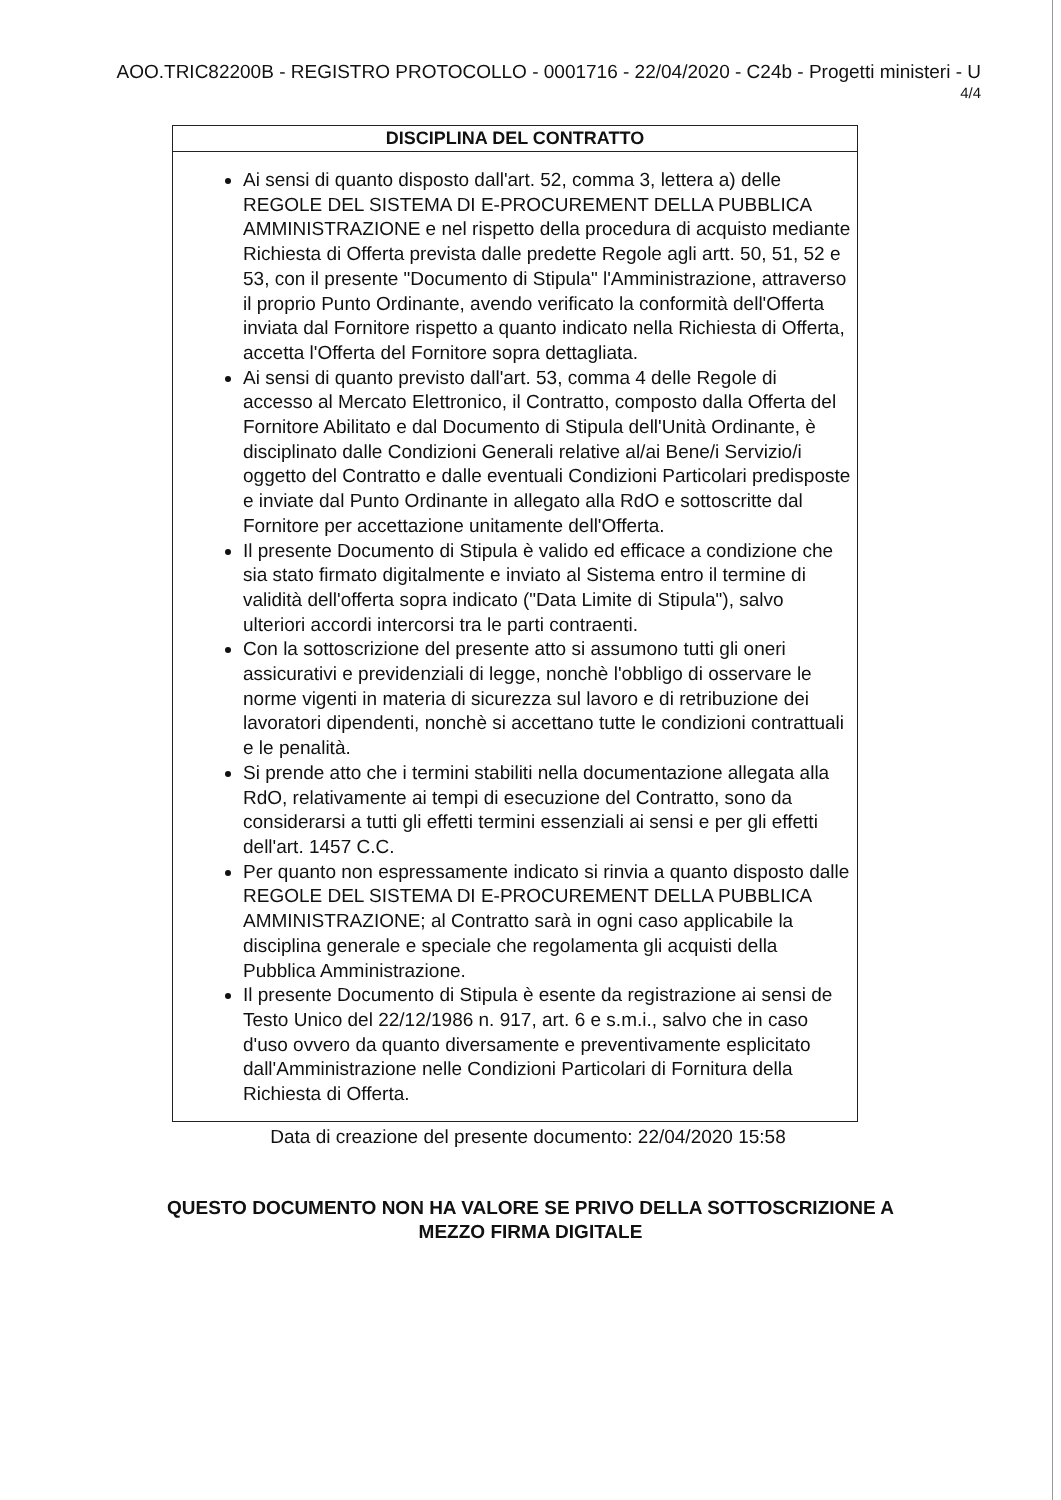AOO.TRIC82200B - REGISTRO PROTOCOLLO - 0001716 - 22/04/2020 - C24b - Progetti ministeri - U
4/4
| DISCIPLINA DEL CONTRATTO |
| --- |
| Ai sensi di quanto disposto dall'art. 52, comma 3, lettera a) delle REGOLE DEL SISTEMA DI E-PROCUREMENT DELLA PUBBLICA AMMINISTRAZIONE e nel rispetto della procedura di acquisto mediante Richiesta di Offerta prevista dalle predette Regole agli artt. 50, 51, 52 e 53, con il presente "Documento di Stipula" l'Amministrazione, attraverso il proprio Punto Ordinante, avendo verificato la conformità dell'Offerta inviata dal Fornitore rispetto a quanto indicato nella Richiesta di Offerta, accetta l'Offerta del Fornitore sopra dettagliata. Ai sensi di quanto previsto dall'art. 53, comma 4 delle Regole di accesso al Mercato Elettronico, il Contratto, composto dalla Offerta del Fornitore Abilitato e dal Documento di Stipula dell'Unità Ordinante, è disciplinato dalle Condizioni Generali relative al/ai Bene/i Servizio/i oggetto del Contratto e dalle eventuali Condizioni Particolari predisposte e inviate dal Punto Ordinante in allegato alla RdO e sottoscritte dal Fornitore per accettazione unitamente dell'Offerta. Il presente Documento di Stipula è valido ed efficace a condizione che sia stato firmato digitalmente e inviato al Sistema entro il termine di validità dell'offerta sopra indicato ("Data Limite di Stipula"), salvo ulteriori accordi intercorsi tra le parti contraenti. Con la sottoscrizione del presente atto si assumono tutti gli oneri assicurativi e previdenziali di legge, nonchè l'obbligo di osservare le norme vigenti in materia di sicurezza sul lavoro e di retribuzione dei lavoratori dipendenti, nonchè si accettano tutte le condizioni contrattuali e le penalità. Si prende atto che i termini stabiliti nella documentazione allegata alla RdO, relativamente ai tempi di esecuzione del Contratto, sono da considerarsi a tutti gli effetti termini essenziali ai sensi e per gli effetti dell'art. 1457 C.C. Per quanto non espressamente indicato si rinvia a quanto disposto dalle REGOLE DEL SISTEMA DI E-PROCUREMENT DELLA PUBBLICA AMMINISTRAZIONE; al Contratto sarà in ogni caso applicabile la disciplina generale e speciale che regolamenta gli acquisti della Pubblica Amministrazione. Il presente Documento di Stipula è esente da registrazione ai sensi de Testo Unico del 22/12/1986 n. 917, art. 6 e s.m.i., salvo che in caso d'uso ovvero da quanto diversamente e preventivamente esplicitato dall'Amministrazione nelle Condizioni Particolari di Fornitura della Richiesta di Offerta. |
Data di creazione del presente documento: 22/04/2020 15:58
QUESTO DOCUMENTO NON HA VALORE SE PRIVO DELLA SOTTOSCRIZIONE A
MEZZO FIRMA DIGITALE